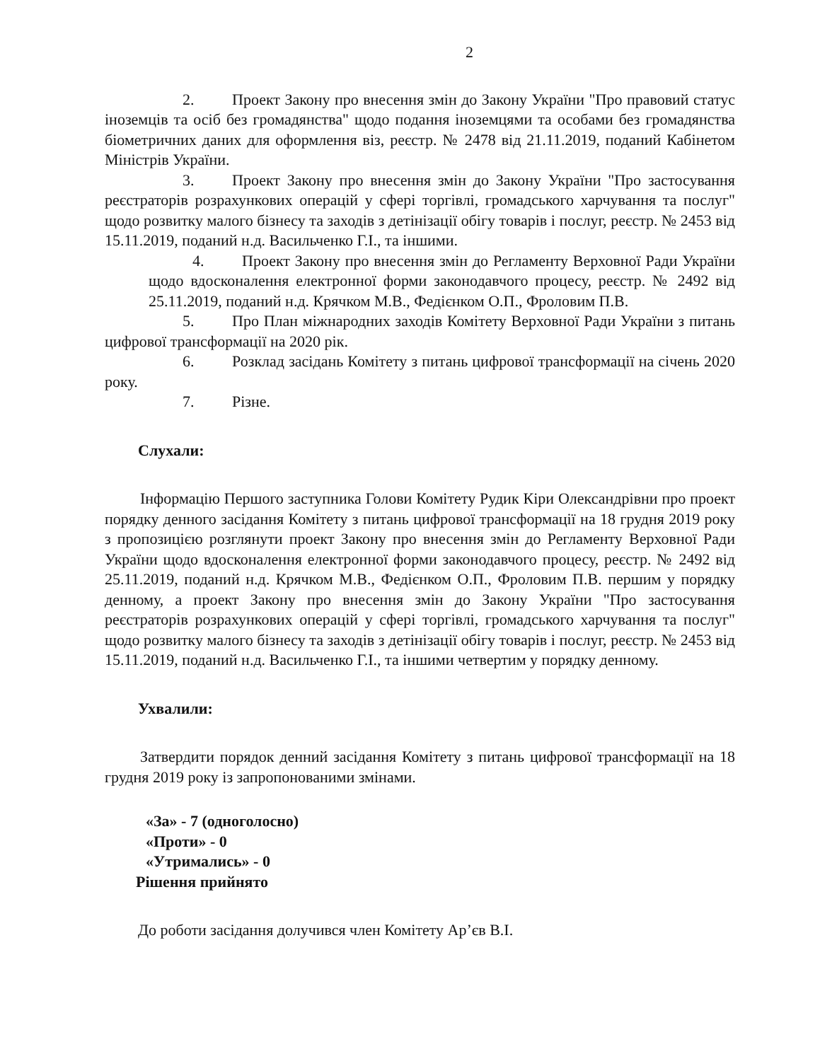2
2. Проект Закону про внесення змін до Закону України "Про правовий статус іноземців та осіб без громадянства" щодо подання іноземцями та особами без громадянства біометричних даних для оформлення віз, реєстр. № 2478 від 21.11.2019, поданий Кабінетом Міністрів України.
3. Проект Закону про внесення змін до Закону України "Про застосування реєстраторів розрахункових операцій у сфері торгівлі, громадського харчування та послуг" щодо розвитку малого бізнесу та заходів з детінізації обігу товарів і послуг, реєстр. № 2453 від 15.11.2019, поданий н.д. Васильченко Г.І., та іншими.
4. Проект Закону про внесення змін до Регламенту Верховної Ради України щодо вдосконалення електронної форми законодавчого процесу, реєстр. № 2492 від 25.11.2019, поданий н.д. Крячком М.В., Федієнком О.П., Фроловим П.В.
5. Про План міжнародних заходів Комітету Верховної Ради України з питань цифрової трансформації на 2020 рік.
6. Розклад засідань Комітету з питань цифрової трансформації на січень 2020 року.
7. Різне.
Слухали:
Інформацію Першого заступника Голови Комітету Рудик Кіри Олександрівни про проект порядку денного засідання Комітету з питань цифрової трансформації на 18 грудня 2019 року з пропозицією розглянути проект Закону про внесення змін до Регламенту Верховної Ради України щодо вдосконалення електронної форми законодавчого процесу, реєстр. № 2492 від 25.11.2019, поданий н.д. Крячком М.В., Федієнком О.П., Фроловим П.В. першим у порядку денному, а проект Закону про внесення змін до Закону України "Про застосування реєстраторів розрахункових операцій у сфері торгівлі, громадського харчування та послуг" щодо розвитку малого бізнесу та заходів з детінізації обігу товарів і послуг, реєстр. № 2453 від 15.11.2019, поданий н.д. Васильченко Г.І., та іншими четвертим у порядку денному.
Ухвалили:
Затвердити порядок денний засідання Комітету з питань цифрової трансформації на 18 грудня 2019 року із запропонованими змінами.
«За» - 7 (одноголосно)
«Проти» - 0
«Утримались» - 0
Рішення прийнято
До роботи засідання долучився член Комітету Ар’єв В.І.